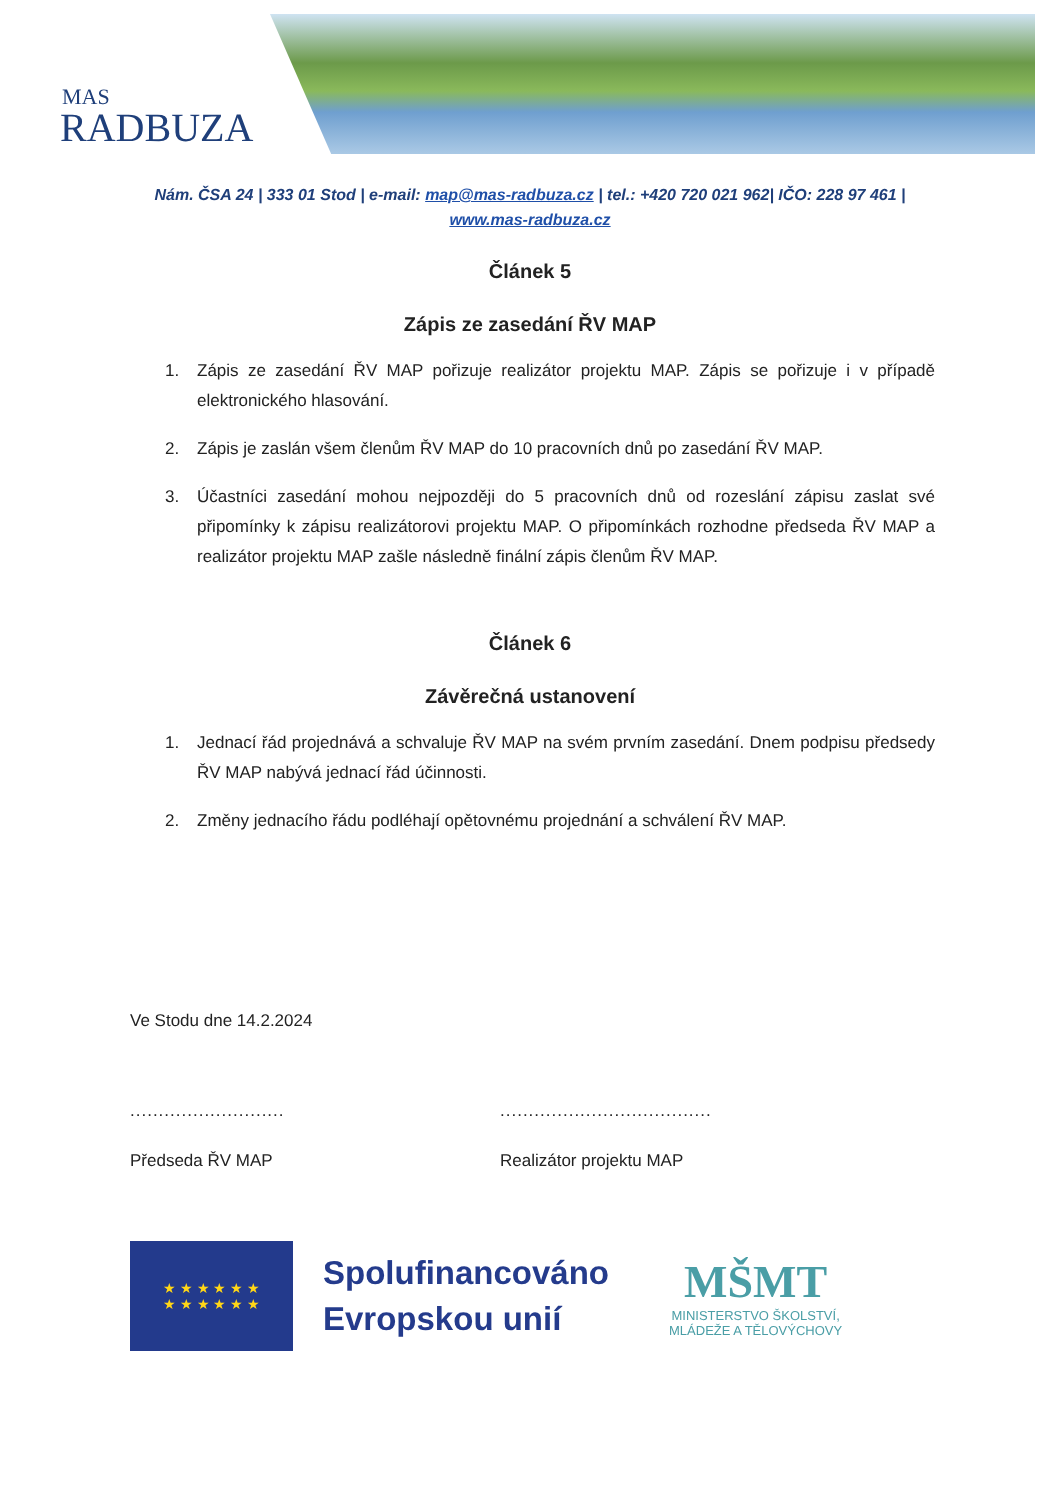MAS
RADBUZA
Nám. ČSA 24 | 333 01 Stod | e-mail: map@mas-radbuza.cz | tel.: +420 720 021 962| IČO: 228 97 461 |
www.mas-radbuza.cz
Článek 5
Zápis ze zasedání ŘV MAP
1. Zápis ze zasedání ŘV MAP pořizuje realizátor projektu MAP. Zápis se pořizuje i v případě elektronického hlasování.
2. Zápis je zaslán všem členům ŘV MAP do 10 pracovních dnů po zasedání ŘV MAP.
3. Účastníci zasedání mohou nejpozději do 5 pracovních dnů od rozeslání zápisu zaslat své připomínky k zápisu realizátorovi projektu MAP. O připomínkách rozhodne předseda ŘV MAP a realizátor projektu MAP zašle následně finální zápis členům ŘV MAP.
Článek 6
Závěrečná ustanovení
1. Jednací řád projednává a schvaluje ŘV MAP na svém prvním zasedání. Dnem podpisu předsedy ŘV MAP nabývá jednací řád účinnosti.
2. Změny jednacího řádu podléhají opětovnému projednání a schválení ŘV MAP.
Ve Stodu dne 14.2.2024
........................... .....................................
Předseda ŘV MAP Realizátor projektu MAP
★ ★ ★ ★ ★ ★
★ ★ ★ ★ ★ ★
Spolufinancováno
Evropskou unií
MŠMT
MINISTERSTVO ŠKOLSTVÍ,
MLÁDEŽE A TĚLOVÝCHOVY